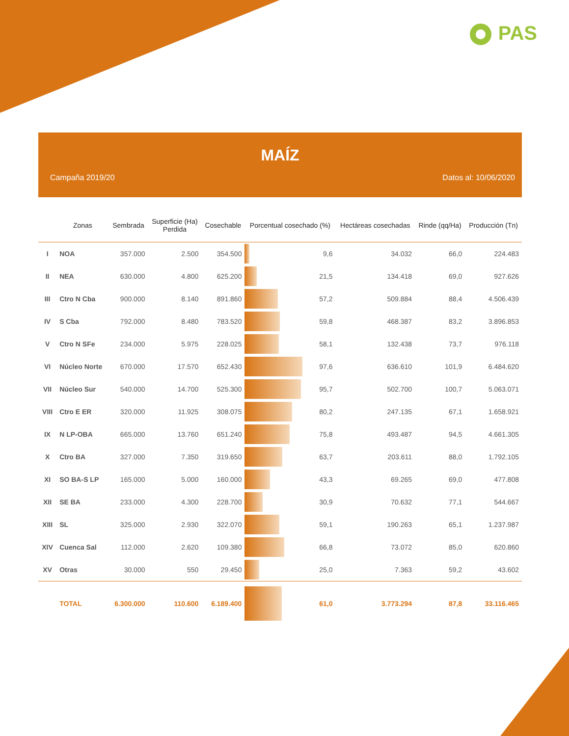PAS
MAÍZ
Campaña 2019/20 Datos al: 10/06/2020
| | Zonas | Sembrada | Superficie (Ha) Perdida | Cosechable | Porcentual cosechado (%) | | Hectáreas cosechadas | Rinde (qq/Ha) | Producción (Tn) |
| --- | --- | --- | --- | --- | --- | --- | --- | --- | --- |
| I | NOA | 357.000 | 2.500 | 354.500 | | 9,6 | 34.032 | 66,0 | 224.483 |
| II | NEA | 630.000 | 4.800 | 625.200 | | 21,5 | 134.418 | 69,0 | 927.626 |
| III | Ctro N Cba | 900.000 | 8.140 | 891.860 | | 57,2 | 509.884 | 88,4 | 4.506.439 |
| IV | S Cba | 792.000 | 8.480 | 783.520 | | 59,8 | 468.387 | 83,2 | 3.896.853 |
| V | Ctro N SFe | 234.000 | 5.975 | 228.025 | | 58,1 | 132.438 | 73,7 | 976.118 |
| VI | Núcleo Norte | 670.000 | 17.570 | 652.430 | | 97,6 | 636.610 | 101,9 | 6.484.620 |
| VII | Núcleo Sur | 540.000 | 14.700 | 525.300 | | 95,7 | 502.700 | 100,7 | 5.063.071 |
| VIII | Ctro E ER | 320.000 | 11.925 | 308.075 | | 80,2 | 247.135 | 67,1 | 1.658.921 |
| IX | N LP-OBA | 665.000 | 13.760 | 651.240 | | 75,8 | 493.487 | 94,5 | 4.661.305 |
| X | Ctro BA | 327.000 | 7.350 | 319.650 | | 63,7 | 203.611 | 88,0 | 1.792.105 |
| XI | SO BA-S LP | 165.000 | 5.000 | 160.000 | | 43,3 | 69.265 | 69,0 | 477.808 |
| XII | SE BA | 233.000 | 4.300 | 228.700 | | 30,9 | 70.632 | 77,1 | 544.667 |
| XIII | SL | 325.000 | 2.930 | 322.070 | | 59,1 | 190.263 | 65,1 | 1.237.987 |
| XIV | Cuenca Sal | 112.000 | 2.620 | 109.380 | | 66,8 | 73.072 | 85,0 | 620.860 |
| XV | Otras | 30.000 | 550 | 29.450 | | 25,0 | 7.363 | 59,2 | 43.602 |
| | TOTAL | 6.300.000 | 110.600 | 6.189.400 | | 61,0 | 3.773.294 | 87,8 | 33.116.465 |